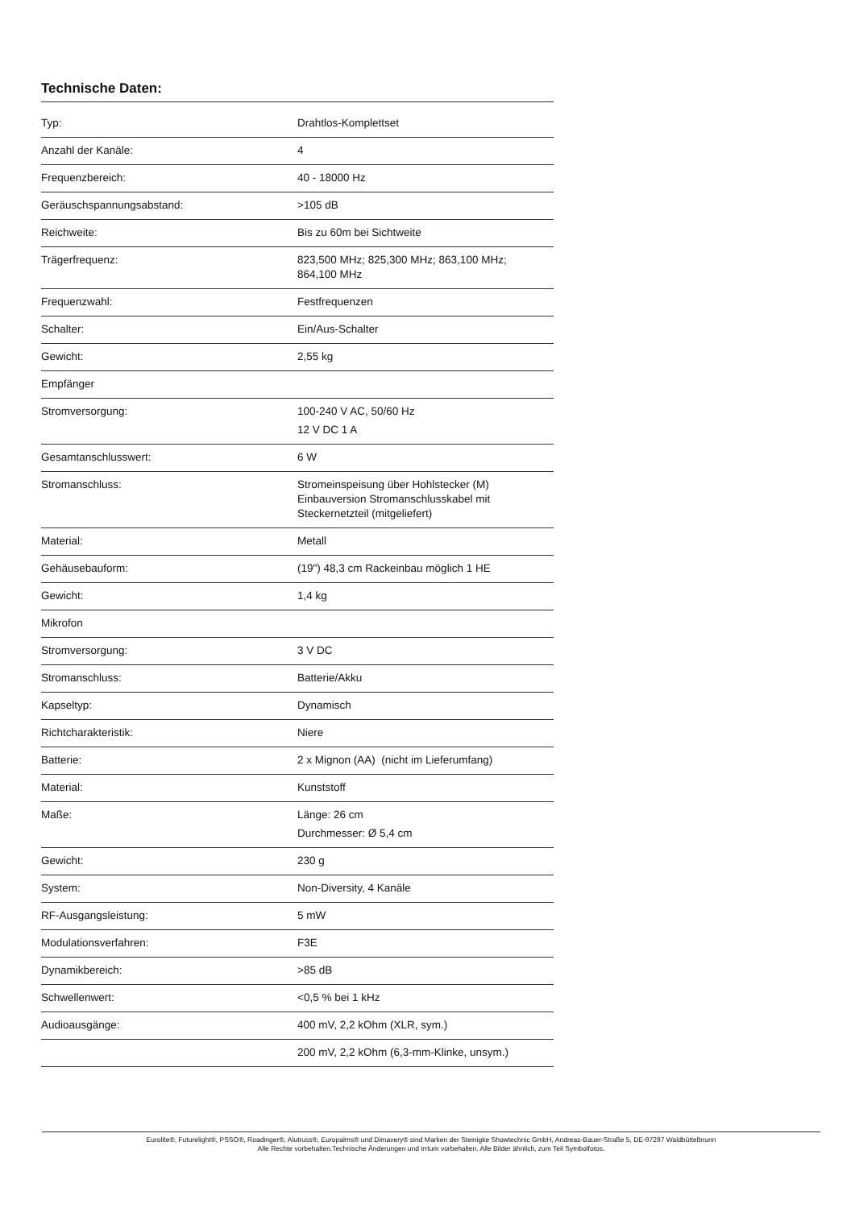Technische Daten:
| Typ: | Drahtlos-Komplettset |
| Anzahl der Kanäle: | 4 |
| Frequenzbereich: | 40 - 18000 Hz |
| Geräuschspannungsabstand: | >105 dB |
| Reichweite: | Bis zu 60m bei Sichtweite |
| Trägerfrequenz: | 823,500 MHz; 825,300 MHz; 863,100 MHz; 864,100 MHz |
| Frequenzwahl: | Festfrequenzen |
| Schalter: | Ein/Aus-Schalter |
| Gewicht: | 2,55 kg |
| Empfänger | |
| Stromversorgung: | 100-240 V AC, 50/60 Hz 12 V DC 1 A |
| Gesamtanschlusswert: | 6 W |
| Stromanschluss: | Stromeinspeisung über Hohlstecker (M) Einbauversion Stromanschlusskabel mit Steckernetzteil (mitgeliefert) |
| Material: | Metall |
| Gehäusebauform: | (19") 48,3 cm Rackeinbau möglich 1 HE |
| Gewicht: | 1,4 kg |
| Mikrofon | |
| Stromversorgung: | 3 V DC |
| Stromanschluss: | Batterie/Akku |
| Kapseltyp: | Dynamisch |
| Richtcharakteristik: | Niere |
| Batterie: | 2 x Mignon (AA) (nicht im Lieferumfang) |
| Material: | Kunststoff |
| Maße: | Länge: 26 cm Durchmesser: Ø 5,4 cm |
| Gewicht: | 230 g |
| System: | Non-Diversity, 4 Kanäle |
| RF-Ausgangsleistung: | 5 mW |
| Modulationsverfahren: | F3E |
| Dynamikbereich: | >85 dB |
| Schwellenwert: | <0,5 % bei 1 kHz |
| Audioausgänge: | 400 mV, 2,2 kOhm (XLR, sym.) |
| | 200 mV, 2,2 kOhm (6,3-mm-Klinke, unsym.) |
Eurolite®, Futurelight®, PSSO®, Roadinger®, Alutruss®, Europalms® und Dimavery® sind Marken der Steinigke Showtechnic GmbH, Andreas-Bauer-Straße 5, DE-97297 Waldbüttelbrunn
Alle Rechte vorbehalten.Technische Änderungen und Irrtum vorbehalten. Alle Bilder ähnlich, zum Teil Symbolfotos.